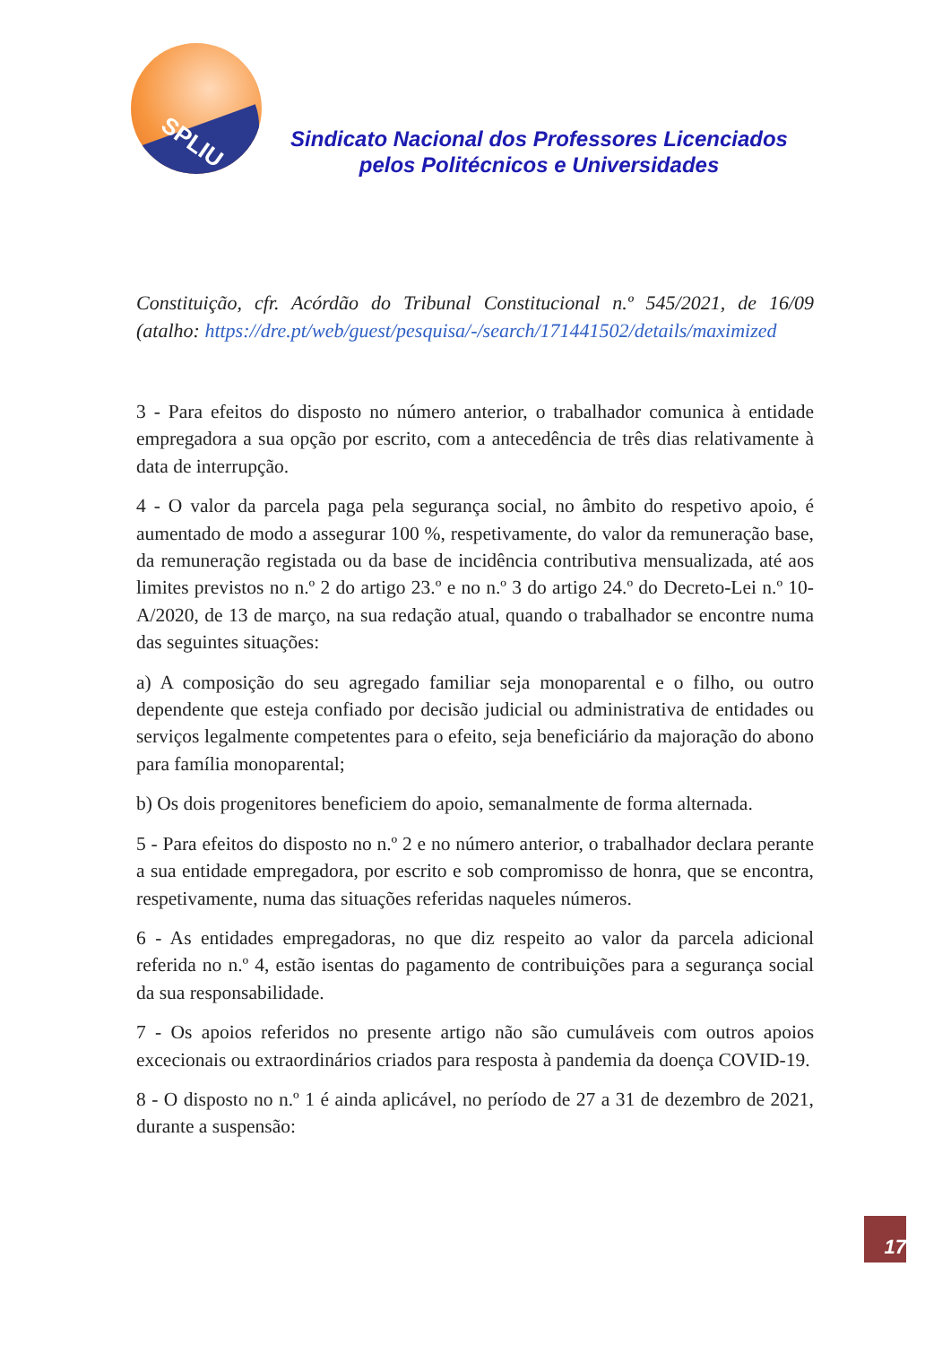SPLIU
Sindicato Nacional dos Professores Licenciados
pelos Politécnicos e Universidades
Constituição, cfr. Acórdão do Tribunal Constitucional n.º 545/2021, de 16/09 (atalho: https://dre.pt/web/guest/pesquisa/-/search/171441502/details/maximized
3 - Para efeitos do disposto no número anterior, o trabalhador comunica à entidade empregadora a sua opção por escrito, com a antecedência de três dias relativamente à data de interrupção.
4 - O valor da parcela paga pela segurança social, no âmbito do respetivo apoio, é aumentado de modo a assegurar 100 %, respetivamente, do valor da remuneração base, da remuneração registada ou da base de incidência contributiva mensualizada, até aos limites previstos no n.º 2 do artigo 23.º e no n.º 3 do artigo 24.º do Decreto-Lei n.º 10-A/2020, de 13 de março, na sua redação atual, quando o trabalhador se encontre numa das seguintes situações:
a) A composição do seu agregado familiar seja monoparental e o filho, ou outro dependente que esteja confiado por decisão judicial ou administrativa de entidades ou serviços legalmente competentes para o efeito, seja beneficiário da majoração do abono para família monoparental;
b) Os dois progenitores beneficiem do apoio, semanalmente de forma alternada.
5 - Para efeitos do disposto no n.º 2 e no número anterior, o trabalhador declara perante a sua entidade empregadora, por escrito e sob compromisso de honra, que se encontra, respetivamente, numa das situações referidas naqueles números.
6 - As entidades empregadoras, no que diz respeito ao valor da parcela adicional referida no n.º 4, estão isentas do pagamento de contribuições para a segurança social da sua responsabilidade.
7 - Os apoios referidos no presente artigo não são cumuláveis com outros apoios excecionais ou extraordinários criados para resposta à pandemia da doença COVID-19.
8 - O disposto no n.º 1 é ainda aplicável, no período de 27 a 31 de dezembro de 2021, durante a suspensão:
17